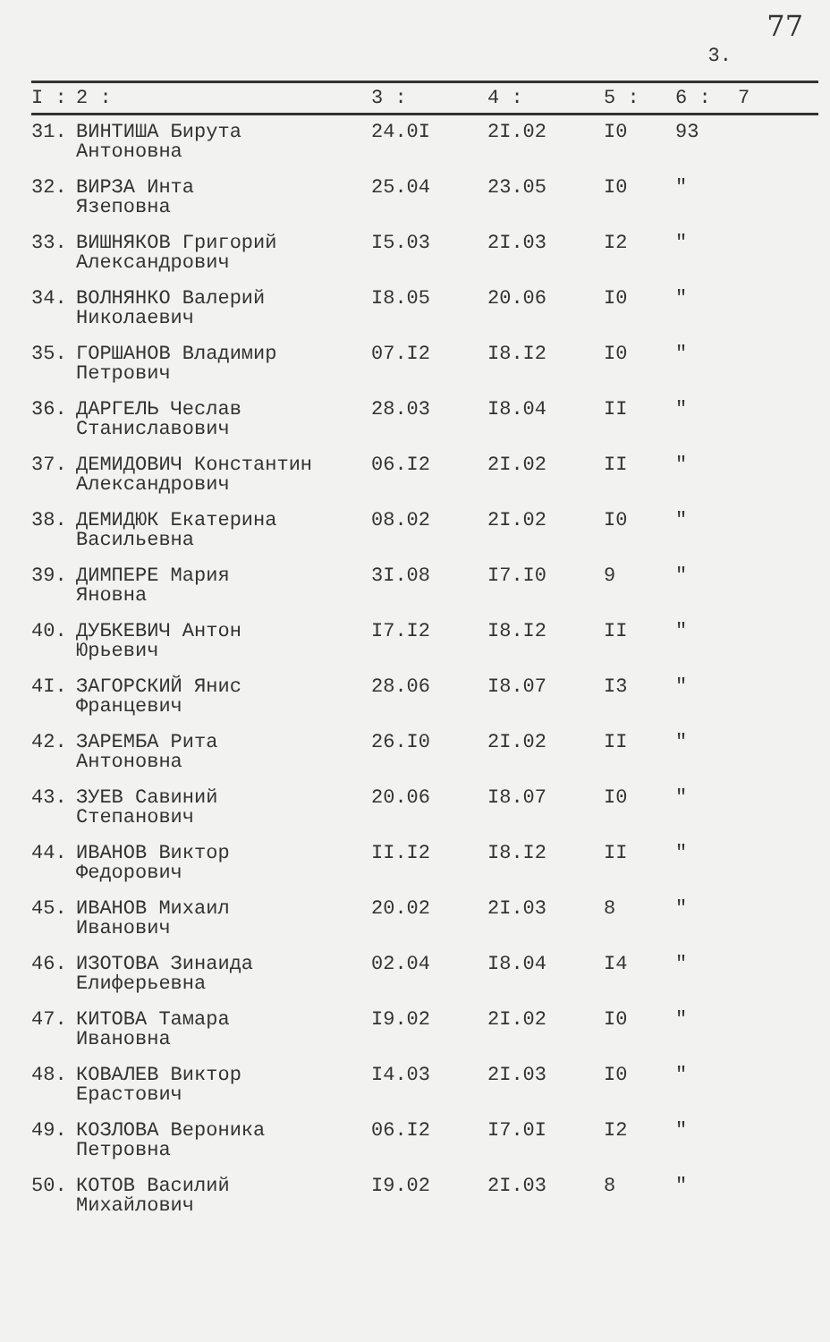77
3.
| I : | 2 : | 3 : | 4 : | 5 : | 6 : | 7 |
| --- | --- | --- | --- | --- | --- | --- |
| 31. | ВИНТИША Бирута Антоновна | 24.0I | 2I.02 | I0 | 93 | |
| 32. | ВИРЗА Инта Язеповна | 25.04 | 23.05 | I0 | " | |
| 33. | ВИШНЯКОВ Григорий Александрович | I5.03 | 2I.03 | I2 | " | |
| 34. | ВОЛНЯНКО Валерий Николаевич | I8.05 | 20.06 | I0 | " | |
| 35. | ГОРШАНОВ Владимир Петрович | 07.I2 | I8.I2 | I0 | " | |
| 36. | ДАРГЕЛЬ Чеслав Станиславович | 28.03 | I8.04 | II | " | |
| 37. | ДЕМИДОВИЧ Константин Александрович | 06.I2 | 2I.02 | II | " | |
| 38. | ДЕМИДЮК Екатерина Васильевна | 08.02 | 2I.02 | I0 | " | |
| 39. | ДИМПЕРЕ Мария Яновна | 3I.08 | I7.I0 | 9 | " | |
| 40. | ДУБКЕВИЧ Антон Юрьевич | I7.I2 | I8.I2 | II | " | |
| 4I. | ЗАГОРСКИЙ Янис Францевич | 28.06 | I8.07 | I3 | " | |
| 42. | ЗАРЕМБА Рита Антоновна | 26.I0 | 2I.02 | II | " | |
| 43. | ЗУЕВ Савиний Степанович | 20.06 | I8.07 | I0 | " | |
| 44. | ИВАНОВ Виктор Федорович | II.I2 | I8.I2 | II | " | |
| 45. | ИВАНОВ Михаил Иванович | 20.02 | 2I.03 | 8 | " | |
| 46. | ИЗОТОВА Зинаида Елиферьевна | 02.04 | I8.04 | I4 | " | |
| 47. | КИТОВА Тамара Ивановна | I9.02 | 2I.02 | I0 | " | |
| 48. | КОВАЛЕВ Виктор Ерастович | I4.03 | 2I.03 | I0 | " | |
| 49. | КОЗЛОВА Вероника Петровна | 06.I2 | I7.0I | I2 | " | |
| 50. | КОТОВ Василий Михайлович | I9.02 | 2I.03 | 8 | " | |